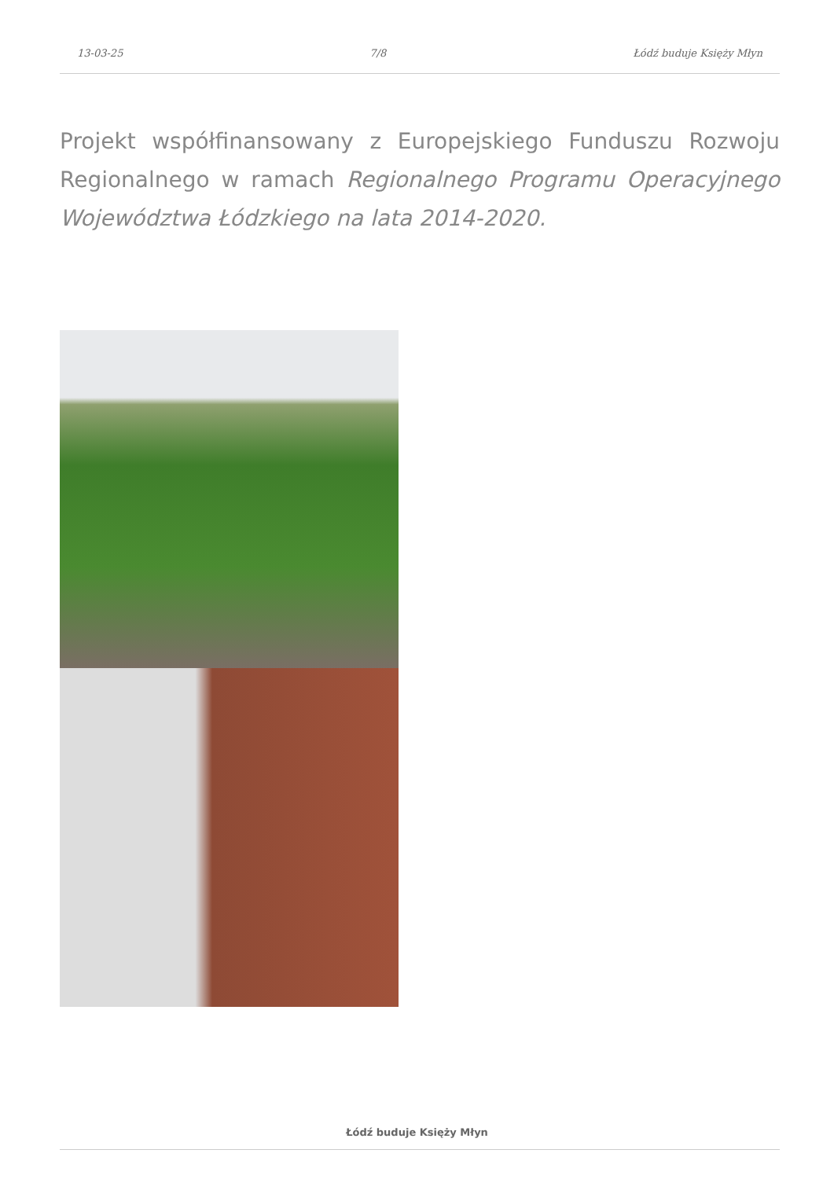13-03-25 7/8 Łódź buduje Księży Młyn
Projekt współfinansowany z Europejskiego Funduszu Rozwoju Regionalnego w ramach Regionalnego Programu Operacyjnego Województwa Łódzkiego na lata 2014-2020.
Łódź buduje Księży Młyn